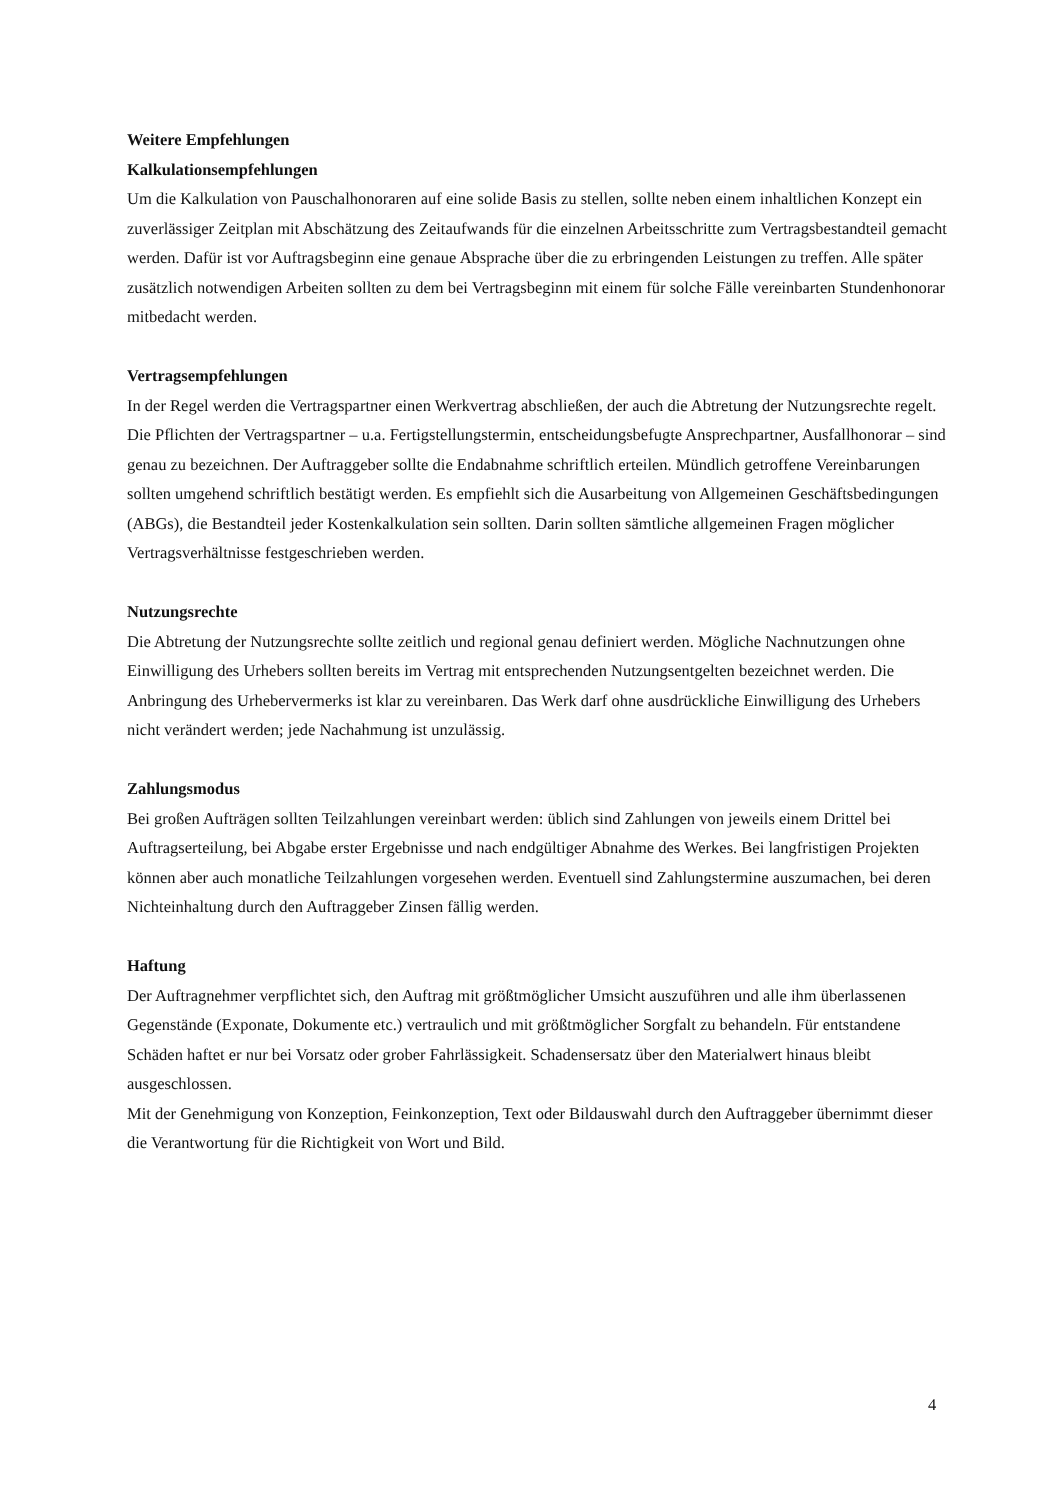Weitere Empfehlungen
Kalkulationsempfehlungen
Um die Kalkulation von Pauschalhonoraren auf eine solide Basis zu stellen, sollte neben einem inhaltlichen Konzept ein zuverlässiger Zeitplan mit Abschätzung des Zeitaufwands für die einzelnen Arbeitsschritte zum Vertragsbestandteil gemacht werden. Dafür ist vor Auftragsbeginn eine genaue Absprache über die zu erbringenden Leistungen zu treffen. Alle später zusätzlich notwendigen Arbeiten sollten zu dem bei Vertragsbeginn mit einem für solche Fälle vereinbarten Stundenhonorar mitbedacht werden.
Vertragsempfehlungen
In der Regel werden die Vertragspartner einen Werkvertrag abschließen, der auch die Abtretung der Nutzungsrechte regelt. Die Pflichten der Vertragspartner – u.a. Fertigstellungstermin, entscheidungsbefugte Ansprechpartner, Ausfallhonorar – sind genau zu bezeichnen. Der Auftraggeber sollte die Endabnahme schriftlich erteilen. Mündlich getroffene Vereinbarungen sollten umgehend schriftlich bestätigt werden. Es empfiehlt sich die Ausarbeitung von Allgemeinen Geschäftsbedingungen (ABGs), die Bestandteil jeder Kostenkalkulation sein sollten. Darin sollten sämtliche allgemeinen Fragen möglicher Vertragsverhältnisse festgeschrieben werden.
Nutzungsrechte
Die Abtretung der Nutzungsrechte sollte zeitlich und regional genau definiert werden. Mögliche Nachnutzungen ohne Einwilligung des Urhebers sollten bereits im Vertrag mit entsprechenden Nutzungsentgelten bezeichnet werden. Die Anbringung des Urhebervermerks ist klar zu vereinbaren. Das Werk darf ohne ausdrückliche Einwilligung des Urhebers nicht verändert werden; jede Nachahmung ist unzulässig.
Zahlungsmodus
Bei großen Aufträgen sollten Teilzahlungen vereinbart werden: üblich sind Zahlungen von jeweils einem Drittel bei Auftragserteilung, bei Abgabe erster Ergebnisse und nach endgültiger Abnahme des Werkes. Bei langfristigen Projekten können aber auch monatliche Teilzahlungen vorgesehen werden. Eventuell sind Zahlungstermine auszumachen, bei deren Nichteinhaltung durch den Auftraggeber Zinsen fällig werden.
Haftung
Der Auftragnehmer verpflichtet sich, den Auftrag mit größtmöglicher Umsicht auszuführen und alle ihm überlassenen Gegenstände (Exponate, Dokumente etc.) vertraulich und mit größtmöglicher Sorgfalt zu behandeln. Für entstandene Schäden haftet er nur bei Vorsatz oder grober Fahrlässigkeit. Schadensersatz über den Materialwert hinaus bleibt ausgeschlossen.
Mit der Genehmigung von Konzeption, Feinkonzeption, Text oder Bildauswahl durch den Auftraggeber übernimmt dieser die Verantwortung für die Richtigkeit von Wort und Bild.
4